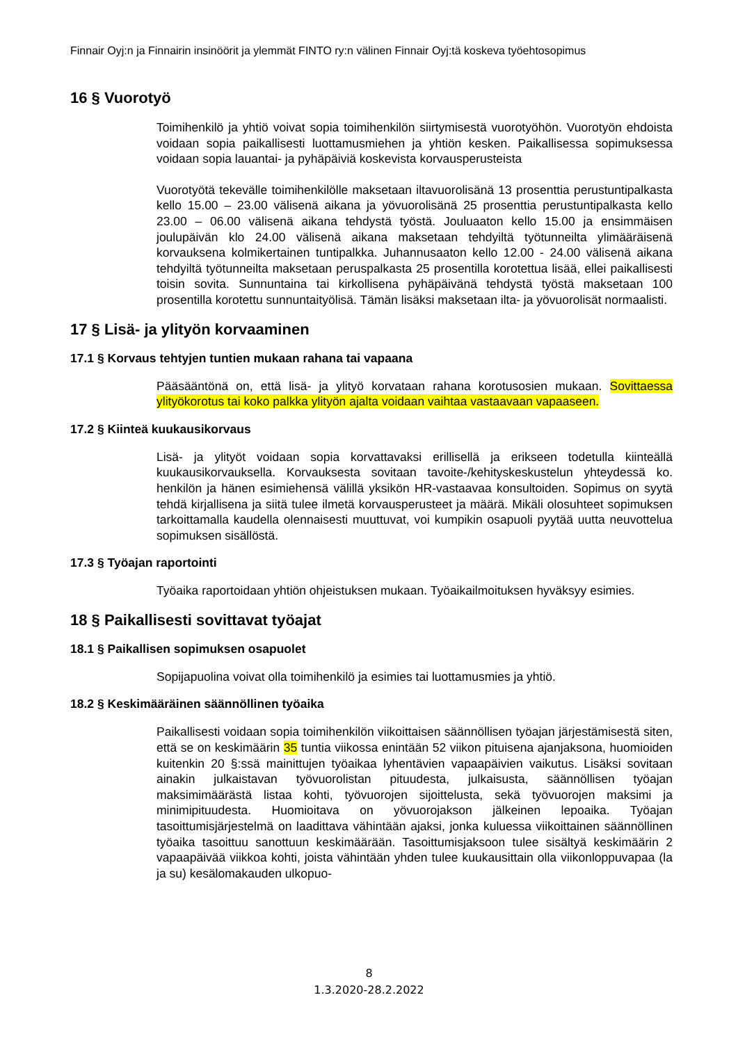Finnair Oyj:n ja Finnairin insinöörit ja ylemmät FINTO ry:n välinen Finnair Oyj:tä koskeva työehtosopimus
16 § Vuorotyö
Toimihenkilö ja yhtiö voivat sopia toimihenkilön siirtymisestä vuorotyöhön. Vuorotyön ehdoista voidaan sopia paikallisesti luottamusmiehen ja yhtiön kesken. Paikallisessa sopimuksessa voidaan sopia lauantai- ja pyhäpäiviä koskevista korvausperusteista
Vuorotyötä tekevälle toimihenkilölle maksetaan iltavuorolisänä 13 prosenttia perustuntipalkasta kello 15.00 – 23.00 välisenä aikana ja yövuorolisänä 25 prosenttia perustuntipalkasta kello 23.00 – 06.00 välisenä aikana tehdystä työstä. Jouluaaton kello 15.00 ja ensimmäisen joulupäivän klo 24.00 välisenä aikana maksetaan tehdyiltä työtunneilta ylimääräisenä korvauksena kolmikertainen tuntipalkka. Juhannusaaton kello 12.00 - 24.00 välisenä aikana tehdyiltä työtunneilta maksetaan peruspalkasta 25 prosentilla korotettua lisää, ellei paikallisesti toisin sovita. Sunnuntaina tai kirkollisena pyhäpäivänä tehdystä työstä maksetaan 100 prosentilla korotettu sunnuntaityölisä. Tämän lisäksi maksetaan ilta- ja yövuorolisät normaalisti.
17 § Lisä- ja ylityön korvaaminen
17.1 § Korvaus tehtyjen tuntien mukaan rahana tai vapaana
Pääsääntönä on, että lisä- ja ylityö korvataan rahana korotusosien mukaan. Sovittaessa ylityökorotus tai koko palkka ylityön ajalta voidaan vaihtaa vastaavaan vapaaseen.
17.2 § Kiinteä kuukausikorvaus
Lisä- ja ylityöt voidaan sopia korvattavaksi erillisellä ja erikseen todetulla kiinteällä kuukausikorvauksella. Korvauksesta sovitaan tavoite-/kehityskeskustelun yhteydessä ko. henkilön ja hänen esimiehensä välillä yksikön HR-vastaavaa konsultoiden. Sopimus on syytä tehdä kirjallisena ja siitä tulee ilmetä korvausperusteet ja määrä. Mikäli olosuhteet sopimuksen tarkoittamalla kaudella olennaisesti muuttuvat, voi kumpikin osapuoli pyytää uutta neuvottelua sopimuksen sisällöstä.
17.3 § Työajan raportointi
Työaika raportoidaan yhtiön ohjeistuksen mukaan. Työaikailmoituksen hyväksyy esimies.
18 § Paikallisesti sovittavat työajat
18.1 § Paikallisen sopimuksen osapuolet
Sopijapuolina voivat olla toimihenkilö ja esimies tai luottamusmies ja yhtiö.
18.2 § Keskimääräinen säännöllinen työaika
Paikallisesti voidaan sopia toimihenkilön viikoittaisen säännöllisen työajan järjestämisestä siten, että se on keskimäärin 35 tuntia viikossa enintään 52 viikon pituisena ajanjaksona, huomioiden kuitenkin 20 §:ssä mainittujen työaikaa lyhentävien vapaapäivien vaikutus. Lisäksi sovitaan ainakin julkaistavan työvuorolistan pituudesta, julkaisusta, säännöllisen työajan maksimimäärästä listaa kohti, työvuorojen sijoittelusta, sekä työvuorojen maksimi ja minimipituudesta. Huomioitava on yövuorojakson jälkeinen lepoaika. Työajan tasoittumisjärjestelmä on laadittava vähintään ajaksi, jonka kuluessa viikoittainen säännöllinen työaika tasoittuu sanottuun keskimäärään. Tasoittumisjaksoon tulee sisältyä keskimäärin 2 vapaapäivää viikkoa kohti, joista vähintään yhden tulee kuukausittain olla viikonloppuvapaa (la ja su) kesälomakauden ulkopuo-
8
1.3.2020-28.2.2022